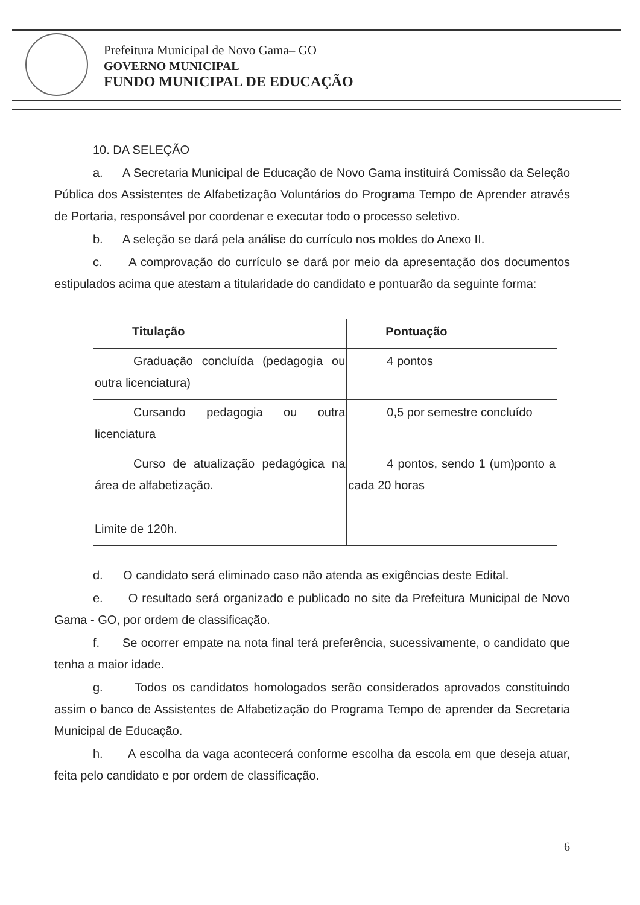Prefeitura Municipal de Novo Gama– GO
GOVERNO MUNICIPAL
FUNDO MUNICIPAL DE EDUCAÇÃO
10. DA SELEÇÃO
a. A Secretaria Municipal de Educação de Novo Gama instituirá Comissão da Seleção Pública dos Assistentes de Alfabetização Voluntários do Programa Tempo de Aprender através de Portaria, responsável por coordenar e executar todo o processo seletivo.
b. A seleção se dará pela análise do currículo nos moldes do Anexo II.
c. A comprovação do currículo se dará por meio da apresentação dos documentos estipulados acima que atestam a titularidade do candidato e pontuarão da seguinte forma:
| Titulação | Pontuação |
| --- | --- |
| Graduação concluída (pedagogia ou outra licenciatura) | 4 pontos |
| Cursando pedagogia ou outra licenciatura | 0,5 por semestre concluído |
| Curso de atualização pedagógica na área de alfabetização. Limite de 120h. | 4 pontos, sendo 1 (um)ponto a cada 20 horas |
d. O candidato será eliminado caso não atenda as exigências deste Edital.
e. O resultado será organizado e publicado no site da Prefeitura Municipal de Novo Gama - GO, por ordem de classificação.
f. Se ocorrer empate na nota final terá preferência, sucessivamente, o candidato que tenha a maior idade.
g. Todos os candidatos homologados serão considerados aprovados constituindo assim o banco de Assistentes de Alfabetização do Programa Tempo de aprender da Secretaria Municipal de Educação.
h. A escolha da vaga acontecerá conforme escolha da escola em que deseja atuar, feita pelo candidato e por ordem de classificação.
6